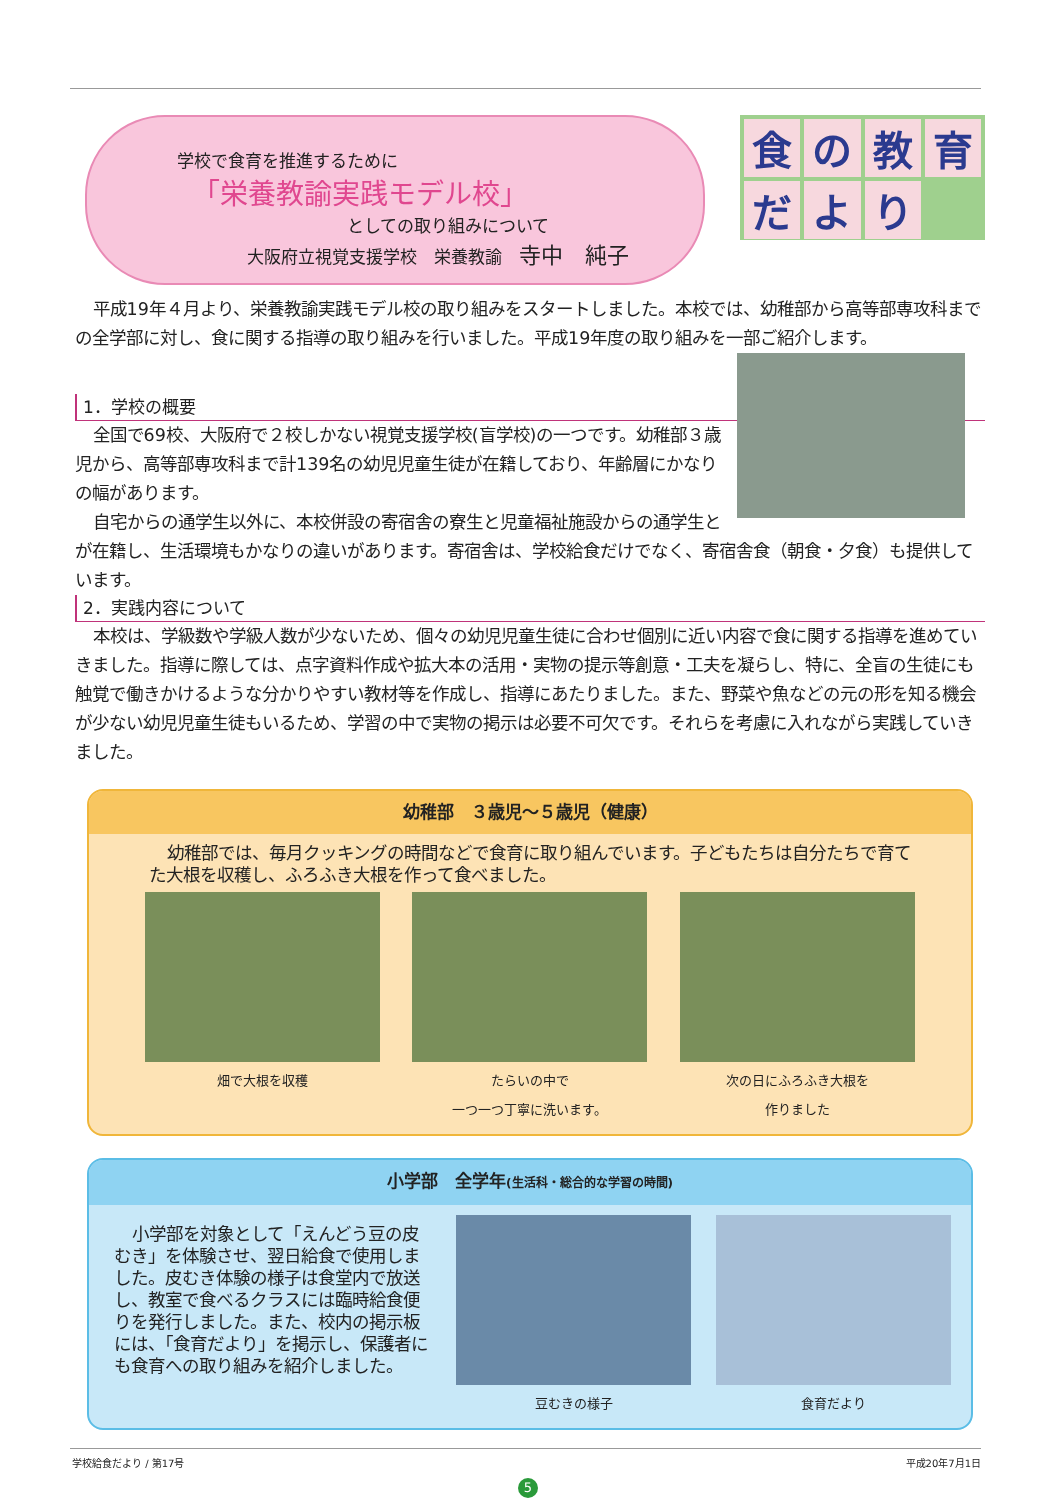学校で食育を推進するために
「栄養教諭実践モデル校」
としての取り組みについて
大阪府立視覚支援学校　栄養教諭　寺中　純子
食
の
教
育
だ
よ
り
平成19年４月より、栄養教諭実践モデル校の取り組みをスタートしました。本校では、幼稚部から高等部専攻科までの全学部に対し、食に関する指導の取り組みを行いました。平成19年度の取り組みを一部ご紹介します。
1．学校の概要
全国で69校、大阪府で２校しかない視覚支援学校(盲学校)の一つです。幼稚部３歳児から、高等部専攻科まで計139名の幼児児童生徒が在籍しており、年齢層にかなりの幅があります。
自宅からの通学生以外に、本校併設の寄宿舎の寮生と児童福祉施設からの通学生とが在籍し、生活環境もかなりの違いがあります。寄宿舎は、学校給食だけでなく、寄宿舎食（朝食・夕食）も提供しています。
2．実践内容について
本校は、学級数や学級人数が少ないため、個々の幼児児童生徒に合わせ個別に近い内容で食に関する指導を進めていきました。指導に際しては、点字資料作成や拡大本の活用・実物の提示等創意・工夫を凝らし、特に、全盲の生徒にも触覚で働きかけるような分かりやすい教材等を作成し、指導にあたりました。また、野菜や魚などの元の形を知る機会が少ない幼児児童生徒もいるため、学習の中で実物の掲示は必要不可欠です。それらを考慮に入れながら実践していきました。
幼稚部　３歳児～５歳児（健康）
幼稚部では、毎月クッキングの時間などで食育に取り組んでいます。子どもたちは自分たちで育てた大根を収穫し、ふろふき大根を作って食べました。
畑で大根を収穫 たらいの中で
一つ一つ丁寧に洗います。
次の日にふろふき大根を
作りました
小学部　全学年(生活科・総合的な学習の時間)
小学部を対象として「えんどう豆の皮むき」を体験させ、翌日給食で使用しました。皮むき体験の様子は食堂内で放送し、教室で食べるクラスには臨時給食便りを発行しました。また、校内の掲示板には、「食育だより」を掲示し、保護者にも食育への取り組みを紹介しました。
豆むきの様子 食育だより
学校給食だより / 第17号 平成20年7月1日
5